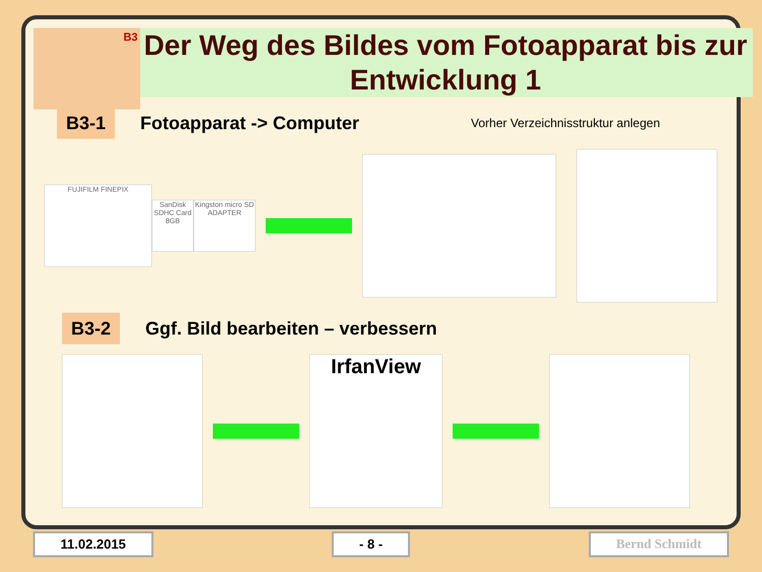B3
Der Weg des Bildes vom Fotoapparat bis zur Entwicklung 1
B3-1 Fotoapparat -> Computer Vorher Verzeichnisstruktur anlegen
FUJIFILM FINEPIX
SanDisk SDHC Card 8GB
Kingston micro SD ADAPTER
B3-2 Ggf. Bild bearbeiten – verbessern
IrfanView
11.02.2015 - 8 - Bernd Schmidt